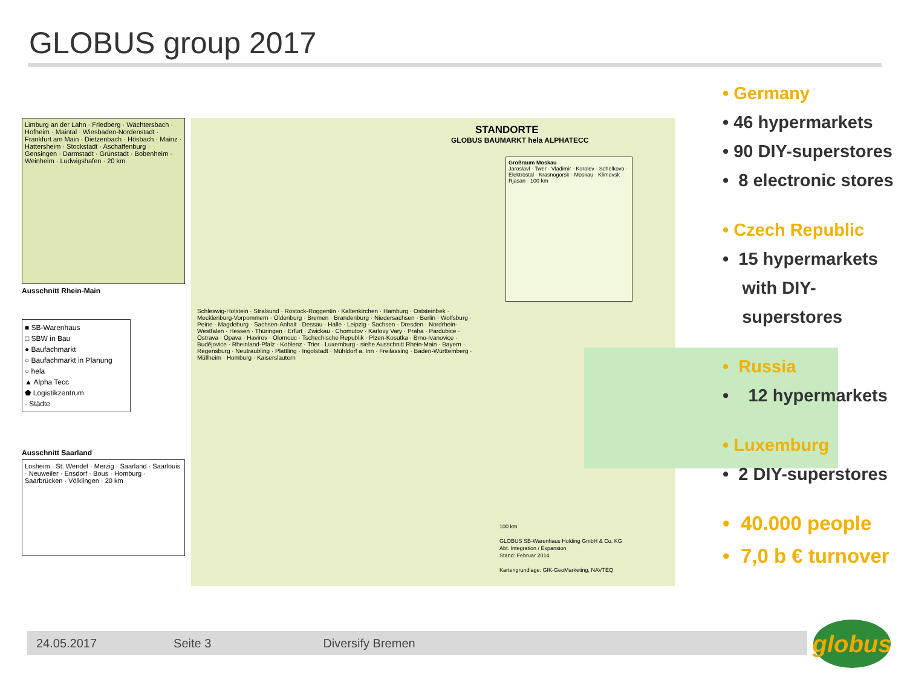GLOBUS group 2017
Limburg an der Lahn · Friedberg · Wächtersbach · Hofheim · Maintal · Wiesbaden-Nordenstadt · Frankfurt am Main · Dietzenbach · Hösbach · Mainz · Hattersheim · Stockstadt · Aschaffenburg · Gensingen · Darmstadt · Grünstadt · Bobenheim · Weinheim · Ludwigshafen · 20 km
Ausschnitt Rhein-Main
■ SB-Warenhaus
□ SBW in Bau
● Baufachmarkt
○ Baufachmarkt in Planung
○ hela
▲ Alpha Tecc
⬟ Logistikzentrum
· Städte
Ausschnitt Saarland
Losheim · St. Wendel · Merzig · Saarland · Saarlouis · Neuweiler · Ensdorf · Bous · Homburg · Saarbrücken · Völklingen · 20 km
STANDORTE
GLOBUS BAUMARKT hela ALPHATECC
Großraum Moskau
Jaroslavl · Twer · Vladimir · Korolev · Scholkovo · Elektrostal · Krasnogorsk · Moskau · Klimovsk · Rjasan · 100 km
Schleswig-Holstein · Stralsund · Rostock-Roggentin · Kaltenkirchen · Hamburg · Oststeinbek · Mecklenburg-Vorpommern · Oldenburg · Bremen · Brandenburg · Niedersachsen · Berlin · Wolfsburg · Peine · Magdeburg · Sachsen-Anhalt · Dessau · Halle · Leipzig · Sachsen · Dresden · Nordrhein-Westfalen · Hessen · Thüringen · Erfurt · Zwickau · Chomutov · Karlovy Vary · Praha · Pardubice · Ostrava · Opava · Havirov · Olomouc · Tschechische Republik · Plzen-Kosutka · Brno-Ivanovice · Budějovice · Rheinland-Pfalz · Koblenz · Trier · Luxemburg · siehe Ausschnitt Rhein-Main · Bayern · Regensburg · Neutraubling · Plattling · Ingolstadt · Mühldorf a. Inn · Freilassing · Baden-Württemberg · Müllheim · Homburg · Kaiserslautern
100 km
GLOBUS SB-Warenhaus Holding GmbH & Co. KG
Abt. Integration / Expansion
Stand: Februar 2014
Kartengrundlage: GfK-GeoMarketing, NAVTEQ
• Germany
• 46 hypermarkets
• 90 DIY-superstores
• 8 electronic stores
• Czech Republic
• 15 hypermarkets
with DIY-
superstores
• Russia
• 12 hypermarkets
• Luxemburg
• 2 DIY-superstores
• 40.000 people
• 7,0 b € turnover
24.05.2017 Seite 3 Diversify Bremen
globus